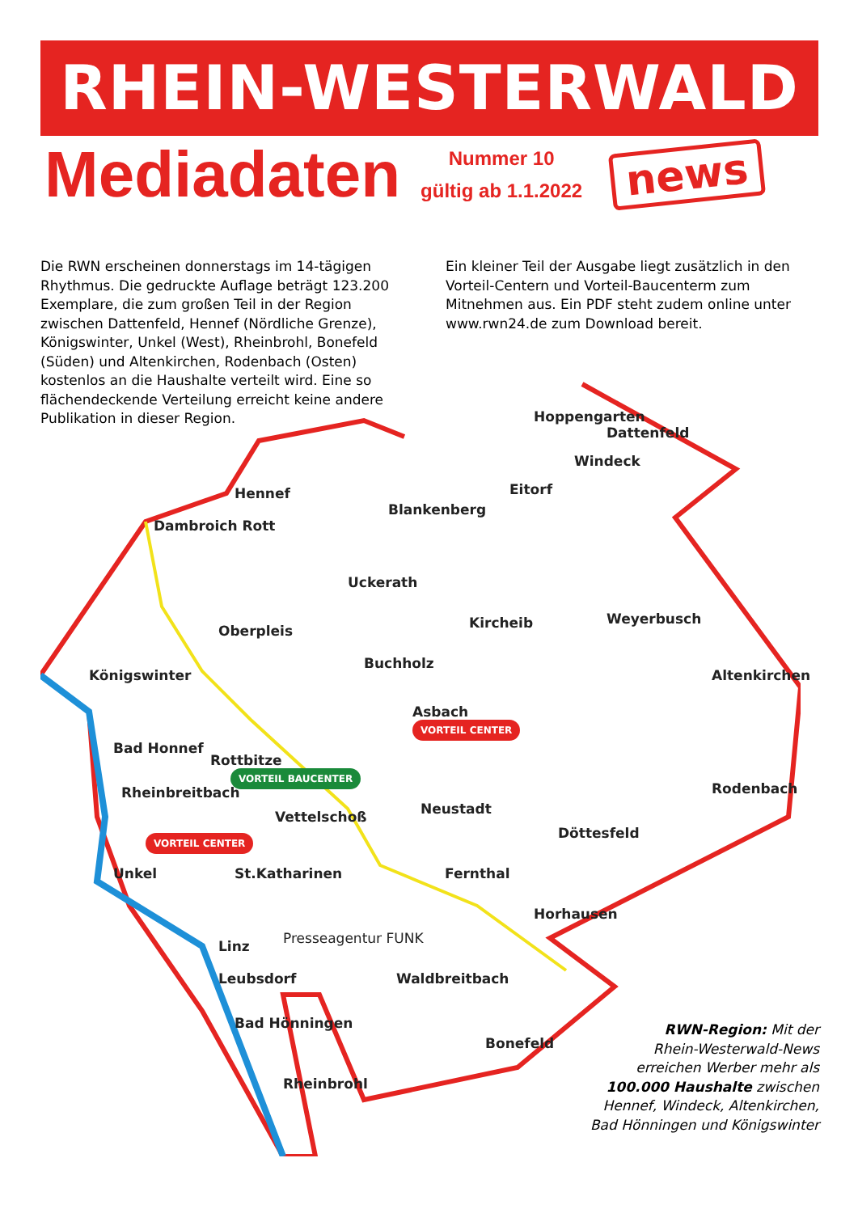RHEIN-WESTERWALD
Mediadaten
Nummer 10
gültig ab 1.1.2022
news
Die RWN erscheinen donnerstags im 14-tägigen Rhythmus. Die gedruckte Auflage beträgt 123.200 Exemplare, die zum großen Teil in der Region zwischen Dattenfeld, Hennef (Nördliche Grenze), Königswinter, Unkel (West), Rheinbrohl, Bonefeld (Süden) und Altenkirchen, Rodenbach (Osten) kostenlos an die Haushalte verteilt wird. Eine so flächendeckende Verteilung erreicht keine andere Publikation in dieser Region.
Ein kleiner Teil der Ausgabe liegt zusätzlich in den Vorteil-Centern und Vorteil-Baucenterm zum Mitnehmen aus. Ein PDF steht zudem online unter www.rwn24.de zum Download bereit.
Hoppengarten
Dattenfeld
Windeck
Hennef
Blankenberg
Eitorf
Dambroich Rott
Uckerath
Oberpleis Kircheib Weyerbusch
Königswinter
Buchholz
Altenkirchen
Asbach
Bad Honnef
Rottbitze
Rheinbreitbach
Vettelschoß Neustadt
Rodenbach
Döttesfeld
Unkel St.Katharinen Fernthal
Horhausen
Linz Presseagentur FUNK
Leubsdorf Waldbreitbach
Bad Hönningen
Bonefeld
Rheinbrohl
VORTEIL CENTER
VORTEIL BAUCENTER
VORTEIL CENTER
RWN-Region: Mit der
Rhein-Westerwald-News
erreichen Werber mehr als
100.000 Haushalte zwischen
Hennef, Windeck, Altenkirchen,
Bad Hönningen und Königswinter